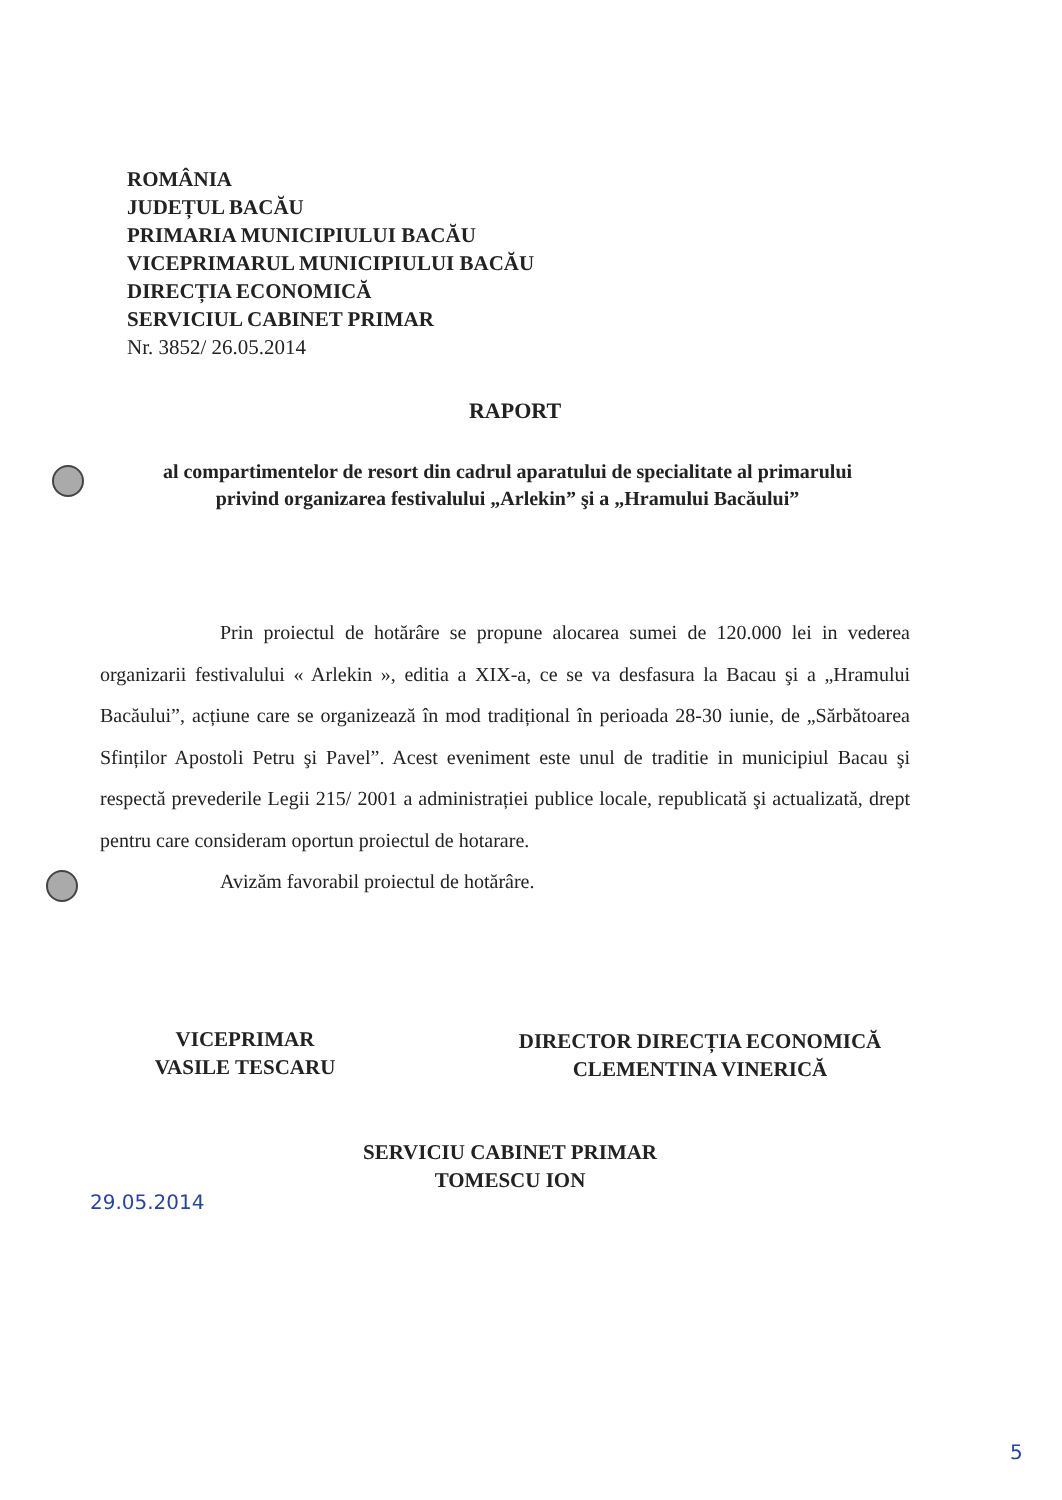ROMÂNIA
JUDEȚUL BACĂU
PRIMARIA MUNICIPIULUI BACĂU
VICEPRIMARUL MUNICIPIULUI BACĂU
DIRECȚIA ECONOMICĂ
SERVICIUL CABINET PRIMAR
Nr. 3852/ 26.05.2014
RAPORT
al compartimentelor de resort din cadrul aparatului de specialitate al primarului privind organizarea festivalului „Arlekin” şi a „Hramului Bacăului”
Prin proiectul de hotărâre se propune alocarea sumei de 120.000 lei in vederea organizarii festivalului « Arlekin », editia a XIX-a, ce se va desfasura la Bacau şi a „Hramului Bacăului”, acțiune care se organizează în mod tradițional în perioada 28-30 iunie, de „Sărbătoarea Sfinților Apostoli Petru şi Pavel”. Acest eveniment este unul de traditie in municipiul Bacau şi respectă prevederile Legii 215/ 2001 a administrației publice locale, republicată şi actualizată, drept pentru care consideram oportun proiectul de hotarare.
Avizăm favorabil proiectul de hotărâre.
VICEPRIMAR
VASILE TESCARU
DIRECTOR DIRECȚIA ECONOMICĂ
CLEMENTINA VINERICĂ
SERVICIU CABINET PRIMAR
TOMESCU ION
29.05.2014
5